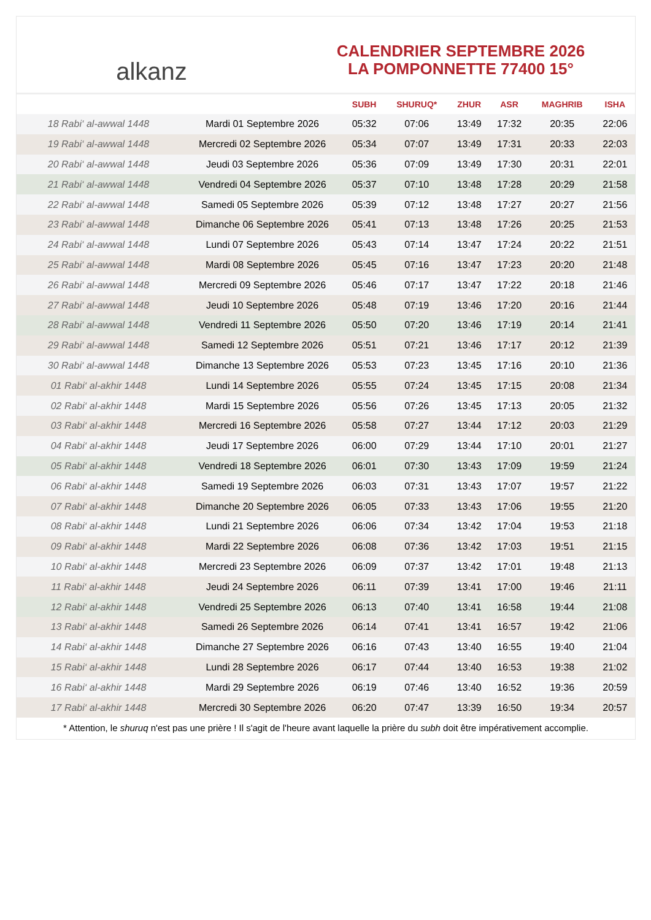alkanz
CALENDRIER SEPTEMBRE 2026
LA POMPONNETTE 77400 15°
| | | SUBH | SHURUQ* | ZHUR | ASR | MAGHRIB | ISHA |
| --- | --- | --- | --- | --- | --- | --- | --- |
| 18 Rabi‘ al-awwal 1448 | Mardi 01 Septembre 2026 | 05:32 | 07:06 | 13:49 | 17:32 | 20:35 | 22:06 |
| 19 Rabi‘ al-awwal 1448 | Mercredi 02 Septembre 2026 | 05:34 | 07:07 | 13:49 | 17:31 | 20:33 | 22:03 |
| 20 Rabi‘ al-awwal 1448 | Jeudi 03 Septembre 2026 | 05:36 | 07:09 | 13:49 | 17:30 | 20:31 | 22:01 |
| 21 Rabi‘ al-awwal 1448 | Vendredi 04 Septembre 2026 | 05:37 | 07:10 | 13:48 | 17:28 | 20:29 | 21:58 |
| 22 Rabi‘ al-awwal 1448 | Samedi 05 Septembre 2026 | 05:39 | 07:12 | 13:48 | 17:27 | 20:27 | 21:56 |
| 23 Rabi‘ al-awwal 1448 | Dimanche 06 Septembre 2026 | 05:41 | 07:13 | 13:48 | 17:26 | 20:25 | 21:53 |
| 24 Rabi‘ al-awwal 1448 | Lundi 07 Septembre 2026 | 05:43 | 07:14 | 13:47 | 17:24 | 20:22 | 21:51 |
| 25 Rabi‘ al-awwal 1448 | Mardi 08 Septembre 2026 | 05:45 | 07:16 | 13:47 | 17:23 | 20:20 | 21:48 |
| 26 Rabi‘ al-awwal 1448 | Mercredi 09 Septembre 2026 | 05:46 | 07:17 | 13:47 | 17:22 | 20:18 | 21:46 |
| 27 Rabi‘ al-awwal 1448 | Jeudi 10 Septembre 2026 | 05:48 | 07:19 | 13:46 | 17:20 | 20:16 | 21:44 |
| 28 Rabi‘ al-awwal 1448 | Vendredi 11 Septembre 2026 | 05:50 | 07:20 | 13:46 | 17:19 | 20:14 | 21:41 |
| 29 Rabi‘ al-awwal 1448 | Samedi 12 Septembre 2026 | 05:51 | 07:21 | 13:46 | 17:17 | 20:12 | 21:39 |
| 30 Rabi‘ al-awwal 1448 | Dimanche 13 Septembre 2026 | 05:53 | 07:23 | 13:45 | 17:16 | 20:10 | 21:36 |
| 01 Rabi‘ al-akhir 1448 | Lundi 14 Septembre 2026 | 05:55 | 07:24 | 13:45 | 17:15 | 20:08 | 21:34 |
| 02 Rabi‘ al-akhir 1448 | Mardi 15 Septembre 2026 | 05:56 | 07:26 | 13:45 | 17:13 | 20:05 | 21:32 |
| 03 Rabi‘ al-akhir 1448 | Mercredi 16 Septembre 2026 | 05:58 | 07:27 | 13:44 | 17:12 | 20:03 | 21:29 |
| 04 Rabi‘ al-akhir 1448 | Jeudi 17 Septembre 2026 | 06:00 | 07:29 | 13:44 | 17:10 | 20:01 | 21:27 |
| 05 Rabi‘ al-akhir 1448 | Vendredi 18 Septembre 2026 | 06:01 | 07:30 | 13:43 | 17:09 | 19:59 | 21:24 |
| 06 Rabi‘ al-akhir 1448 | Samedi 19 Septembre 2026 | 06:03 | 07:31 | 13:43 | 17:07 | 19:57 | 21:22 |
| 07 Rabi‘ al-akhir 1448 | Dimanche 20 Septembre 2026 | 06:05 | 07:33 | 13:43 | 17:06 | 19:55 | 21:20 |
| 08 Rabi‘ al-akhir 1448 | Lundi 21 Septembre 2026 | 06:06 | 07:34 | 13:42 | 17:04 | 19:53 | 21:18 |
| 09 Rabi‘ al-akhir 1448 | Mardi 22 Septembre 2026 | 06:08 | 07:36 | 13:42 | 17:03 | 19:51 | 21:15 |
| 10 Rabi‘ al-akhir 1448 | Mercredi 23 Septembre 2026 | 06:09 | 07:37 | 13:42 | 17:01 | 19:48 | 21:13 |
| 11 Rabi‘ al-akhir 1448 | Jeudi 24 Septembre 2026 | 06:11 | 07:39 | 13:41 | 17:00 | 19:46 | 21:11 |
| 12 Rabi‘ al-akhir 1448 | Vendredi 25 Septembre 2026 | 06:13 | 07:40 | 13:41 | 16:58 | 19:44 | 21:08 |
| 13 Rabi‘ al-akhir 1448 | Samedi 26 Septembre 2026 | 06:14 | 07:41 | 13:41 | 16:57 | 19:42 | 21:06 |
| 14 Rabi‘ al-akhir 1448 | Dimanche 27 Septembre 2026 | 06:16 | 07:43 | 13:40 | 16:55 | 19:40 | 21:04 |
| 15 Rabi‘ al-akhir 1448 | Lundi 28 Septembre 2026 | 06:17 | 07:44 | 13:40 | 16:53 | 19:38 | 21:02 |
| 16 Rabi‘ al-akhir 1448 | Mardi 29 Septembre 2026 | 06:19 | 07:46 | 13:40 | 16:52 | 19:36 | 20:59 |
| 17 Rabi‘ al-akhir 1448 | Mercredi 30 Septembre 2026 | 06:20 | 07:47 | 13:39 | 16:50 | 19:34 | 20:57 |
* Attention, le shuruq n'est pas une prière ! Il s'agit de l'heure avant laquelle la prière du subh doit être impérativement accomplie.